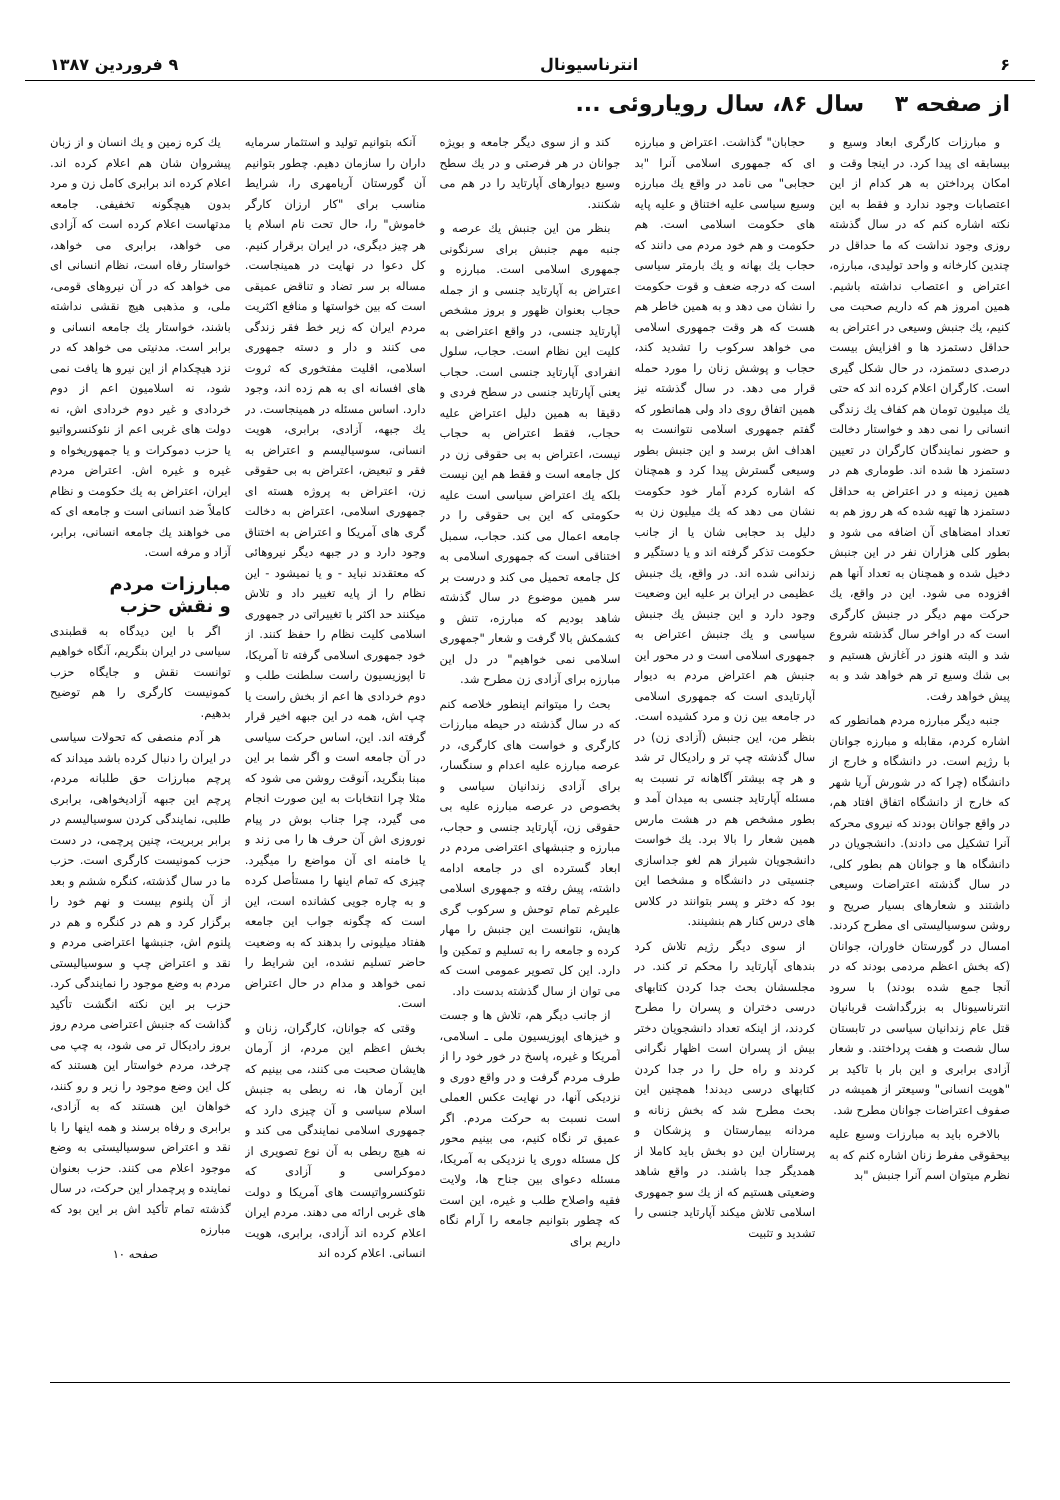۶ انترناسیونال ۹ فروردین ۱۳۸۷
از صفحه ۳ سال ۸۶، سال رویاروئی ...
و مبارزات کارگری ابعاد وسیع و بیسابقه ای پیدا کرد. در اینجا وقت و امکان پرداختن به هر کدام از این اعتصابات وجود ندارد و فقط به این نکته اشاره کنم که در سال گذشته روزی وجود نداشت که ما حداقل در چندین کارخانه و واحد تولیدی، مبارزه، اعتراض و اعتصاب نداشته باشیم. همین امروز هم که داریم صحبت می کنیم، یك جنبش وسیعی در اعتراض به حداقل دستمزد ها و افزایش بیست درصدی دستمزد، در حال شکل گیری است. کارگران اعلام کرده اند که حتی یك میلیون تومان هم کفاف یك زندگی انسانی را نمی دهد و خواستار دخالت و حضور نمایندگان کارگران در تعیین دستمزد ها شده اند. طوماری هم در همین زمینه و در اعتراض به حداقل دستمزد ها تهیه شده که هر روز هم به تعداد امضاهای آن اضافه می شود و بطور کلی هزاران نفر در این جنبش دخیل شده و همچنان به تعداد آنها هم افزوده می شود. این در واقع، یك حرکت مهم دیگر در جنبش کارگری است که در اواخر سال گذشته شروع شد و البته هنوز در آغازش هستیم و بی شك وسیع تر هم خواهد شد و به پیش خواهد رفت.
جنبه دیگر مبارزه مردم همانطور که اشاره کردم، مقابله و مبارزه جوانان با رژیم است. در دانشگاه و خارج از دانشگاه (چرا که در شورش آریا شهر که خارج از دانشگاه اتفاق افتاد هم، در واقع جوانان بودند که نیروی محرکه آنرا تشکیل می دادند). دانشجویان در دانشگاه ها و جوانان هم بطور کلی، در سال گذشته اعتراضات وسیعی داشتند و شعارهای بسیار صریح و روشن سوسیالیستی ای مطرح کردند. امسال در گورستان خاوران، جوانان (که بخش اعظم مردمی بودند که در آنجا جمع شده بودند) با سرود انترناسیونال به بزرگداشت قربانیان قتل عام زندانیان سیاسی در تابستان سال شصت و هفت پرداختند. و شعار آزادی برابری و این بار با تاکید بر "هویت انسانی" وسیعتر از همیشه در صفوف اعتراضات جوانان مطرح شد.
بالاخره باید به مبارزات وسیع علیه بیحقوقی مفرط زنان اشاره کنم که به نظرم میتوان اسم آنرا جنبش "بد
حجابان" گذاشت. اعتراض و مبارزه ای که جمهوری اسلامی آنرا "بد حجابی" می نامد در واقع یك مبارزه وسیع سیاسی علیه اختناق و علیه پایه های حکومت اسلامی است. هم حکومت و هم خود مردم می دانند که حجاب یك بهانه و یك بارمتر سیاسی است که درجه ضعف و قوت حکومت را نشان می دهد و به همین خاطر هم هست که هر وقت جمهوری اسلامی می خواهد سرکوب را تشدید کند، حجاب و پوشش زنان را مورد حمله قرار می دهد. در سال گذشته نیز همین اتفاق روی داد ولی همانطور که گفتم جمهوری اسلامی نتوانست به اهداف اش برسد و این جنبش بطور وسیعی گسترش پیدا کرد و همچنان که اشاره کردم آمار خود حکومت نشان می دهد که یك میلیون زن به دلیل بد حجابی شان یا از جانب حکومت تذکر گرفته اند و یا دستگیر و زندانی شده اند. در واقع، یك جنبش عظیمی در ایران بر علیه این وضعیت وجود دارد و این جنبش یك جنبش سیاسی و یك جنبش اعتراض به جمهوری اسلامی است و در محور این جنبش هم اعتراض مردم به دیوار آپارتایدی است که جمهوری اسلامی در جامعه بین زن و مرد کشیده است. بنظر من، این جنبش (آزادی زن) در سال گذشته چپ تر و رادیکال تر شد و هر چه بیشتر آگاهانه تر نسبت به مسئله آپارتاید جنسی به میدان آمد و بطور مشخص هم در هشت مارس همین شعار را بالا برد. یك خواست دانشجویان شیراز هم لغو جداسازی جنسیتی در دانشگاه و مشخصا این بود که دختر و پسر بتوانند در کلاس های درس کنار هم بنشینند.
از سوی دیگر رژیم تلاش کرد بندهای آپارتاید را محکم تر کند. در مجلسشان بحث جدا کردن کتابهای درسی دختران و پسران را مطرح کردند، از اینکه تعداد دانشجویان دختر بیش از پسران است اظهار نگرانی کردند و راه حل را در جدا کردن کتابهای درسی دیدند! همچنین این بحث مطرح شد که بخش زنانه و مردانه بیمارستان و پزشکان و پرستاران این دو بخش باید کاملا از همدیگر جدا باشند. در واقع شاهد وضعیتی هستیم که از یك سو جمهوری اسلامی تلاش میکند آپارتاید جنسی را تشدید و تثبیت
کند و از سوی دیگر جامعه و بویژه جوانان در هر فرصتی و در یك سطح وسیع دیوارهای آپارتاید را در هم می شکنند.
بنظر من این جنبش یك عرصه و جنبه مهم جنبش برای سرنگونی جمهوری اسلامی است. مبارزه و اعتراض به آپارتاید جنسی و از جمله حجاب بعنوان ظهور و بروز مشخص آپارتاید جنسی، در واقع اعتراضی به کلیت این نظام است. حجاب، سلول انفرادی آپارتاید جنسی است. حجاب یعنی آپارتاید جنسی در سطح فردی و دقیقا به همین دلیل اعتراض علیه حجاب، فقط اعتراض به حجاب نیست، اعتراض به بی حقوقی زن در کل جامعه است و فقط هم این نیست بلکه یك اعتراض سیاسی است علیه حکومتی که این بی حقوقی را در جامعه اعمال می کند. حجاب، سمبل اختناقی است که جمهوری اسلامی به کل جامعه تحمیل می کند و درست بر سر همین موضوع در سال گذشته شاهد بودیم که مبارزه، تنش و کشمکش بالا گرفت و شعار "جمهوری اسلامی نمی خواهیم" در دل این مبارزه برای آزادی زن مطرح شد.
بحث را میتوانم اینطور خلاصه کنم که در سال گذشته در حیطه مبارزات کارگری و خواست های کارگری، در عرصه مبارزه علیه اعدام و سنگسار، برای آزادی زندانیان سیاسی و بخصوص در عرصه مبارزه علیه بی حقوقی زن، آپارتاید جنسی و حجاب، مبارزه و جنبشهای اعتراضی مردم در ابعاد گسترده ای در جامعه ادامه داشته، پیش رفته و جمهوری اسلامی علیرغم تمام توحش و سرکوب گری هایش، نتوانست این جنبش را مهار کرده و جامعه را به تسلیم و تمکین وا دارد. این کل تصویر عمومی است که می توان از سال گذشته بدست داد.
از جانب دیگر هم، تلاش ها و جست و خیزهای اپوزیسیون ملی ـ اسلامی، آمریکا و غیره، پاسخ در خور خود را از طرف مردم گرفت و در واقع دوری و نزدیکی آنها، در نهایت عکس العملی است نسبت به حرکت مردم. اگر عمیق تر نگاه کنیم، می بینیم محور کل مسئله دوری یا نزدیکی به آمریکا، مسئله دعوای بین جناح ها، ولایت فقیه واصلاح طلب و غیره، این است که چطور بتوانیم جامعه را آرام نگاه داریم برای
آنکه بتوانیم تولید و استثمار سرمایه داران را سازمان دهیم. چطور بتوانیم آن گورستان آریامهری را، شرایط مناسب برای "کار ارزان کارگر خاموش" را، حال تحت نام اسلام یا هر چیز دیگری، در ایران برقرار کنیم. کل دعوا در نهایت در همینجاست. مساله بر سر تضاد و تناقض عمیقی است که بین خواستها و منافع اکثریت مردم ایران که زیر خط فقر زندگی می کنند و دار و دسته جمهوری اسلامی، اقلیت مفتخوری که ثروت های افسانه ای به هم زده اند، وجود دارد. اساس مسئله در همینجاست. در یك جبهه، آزادی، برابری، هویت انسانی، سوسیالیسم و اعتراض به فقر و تبعیض، اعتراض به بی حقوقی زن، اعتراض به پروژه هسته ای جمهوری اسلامی، اعتراض به دخالت گری های آمریکا و اعتراض به اختناق وجود دارد و در جبهه دیگر نیروهائی که معتقدند نباید - و یا نمیشود - این نظام را از پایه تغییر داد و تلاش میکنند حد اکثر با تغییراتی در جمهوری اسلامی کلیت نظام را حفظ کنند. از خود جمهوری اسلامی گرفته تا آمریکا، تا اپوزیسیون راست سلطنت طلب و دوم خردادی ها اعم از بخش راست یا چپ اش، همه در این جبهه اخیر قرار گرفته اند. این، اساس حرکت سیاسی در آن جامعه است و اگر شما بر این مبنا بنگرید، آنوقت روشن می شود که مثلا چرا انتخابات به این صورت انجام می گیرد، چرا جناب بوش در پیام نوروزی اش آن حرف ها را می زند و یا خامنه ای آن مواضع را میگیرد. چیزی که تمام اینها را مستأصل کرده و به چاره جویی کشانده است، این است که چگونه جواب این جامعه هفتاد میلیونی را بدهند که به وضعیت حاضر تسلیم نشده، این شرایط را نمی خواهد و مدام در حال اعتراض است.
وقتی که جوانان، کارگران، زنان و بخش اعظم این مردم، از آرمان هایشان صحبت می کنند، می بینیم که این آرمان ها، نه ربطی به جنبش اسلام سیاسی و آن چیزی دارد که جمهوری اسلامی نمایندگی می کند و نه هیچ ربطی به آن نوع تصویری از دموکراسی و آزادی که نئوکنسرواتیست های آمریکا و دولت های غربی ارائه می دهند. مردم ایران اعلام کرده اند آزادی، برابری، هویت انسانی. اعلام کرده اند
یك کره زمین و یك انسان و از زبان پیشروان شان هم اعلام کرده اند. اعلام کرده اند برابری کامل زن و مرد بدون هیچگونه تخفیفی. جامعه مدتهاست اعلام کرده است که آزادی می خواهد، برابری می خواهد، خواستار رفاه است، نظام انسانی ای می خواهد که در آن نیروهای قومی، ملی، و مذهبی هیچ نقشی نداشته باشند، خواستار یك جامعه انسانی و برابر است. مدنیتی می خواهد که در نزد هیچکدام از این نیرو ها یافت نمی شود، نه اسلامیون اعم از دوم خردادی و غیر دوم خردادی اش، نه دولت های غربی اعم از نئوکنسرواتیو یا حزب دموکرات و یا جمهوریخواه و غیره و غیره اش. اعتراض مردم ایران، اعتراض به یك حکومت و نظام کاملاً ضد انسانی است و جامعه ای که می خواهند یك جامعه انسانی، برابر، آزاد و مرفه است.
مبارزات مردم
و نقش حزب
اگر با این دیدگاه به قطبندی سیاسی در ایران بنگریم، آنگاه خواهیم توانست نقش و جایگاه حزب کمونیست کارگری را هم توضیح بدهیم.
هر آدم منصفی که تحولات سیاسی در ایران را دنبال کرده باشد میداند که پرچم مبارزات حق طلبانه مردم، پرچم این جبهه آزادیخواهی، برابری طلبی، نمایندگی کردن سوسیالیسم در برابر بربریت، چنین پرچمی، در دست حزب کمونیست کارگری است. حزب ما در سال گذشته، کنگره ششم و بعد از آن پلنوم بیست و نهم خود را برگزار کرد و هم در کنگره و هم در پلنوم اش، جنبشها اعتراضی مردم و نقد و اعتراض چپ و سوسیالیستی مردم به وضع موجود را نمایندگی کرد. حزب بر این نکته انگشت تأکید گذاشت که جنبش اعتراضی مردم روز بروز رادیکال تر می شود، به چپ می چرخد، مردم خواستار این هستند که کل این وضع موجود را زیر و رو کنند، خواهان این هستند که به آزادی، برابری و رفاه برسند و همه اینها را با نقد و اعتراض سوسیالیستی به وضع موجود اعلام می کنند. حزب بعنوان نماینده و پرچمدار این حرکت، در سال گذشته تمام تأکید اش بر این بود که مبارزه
صفحه ۱۰